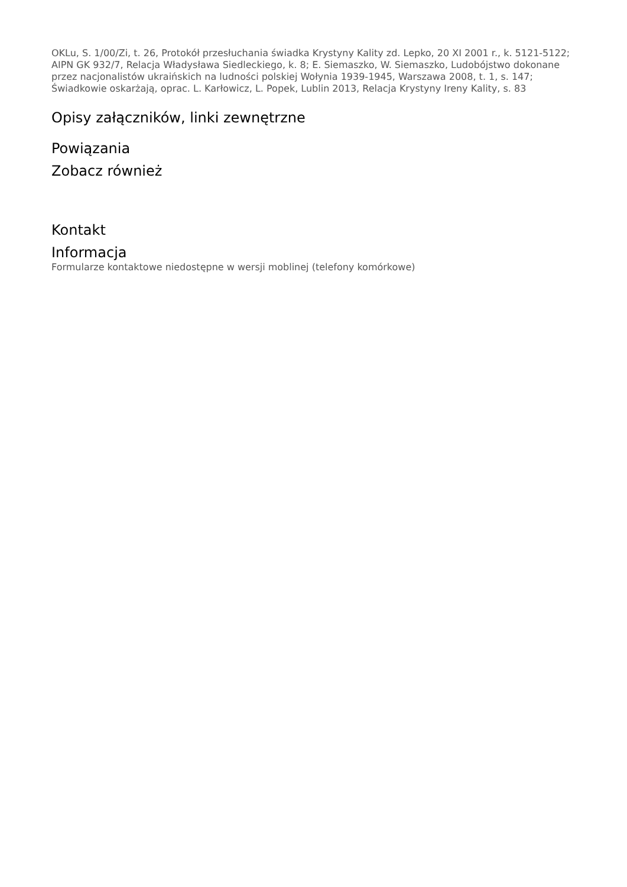OKLu, S. 1/00/Zi, t. 26, Protokół przesłuchania świadka Krystyny Kality zd. Lepko, 20 XI 2001 r., k. 5121-5122; AIPN GK 932/7, Relacja Władysława Siedleckiego, k. 8; E. Siemaszko, W. Siemaszko, Ludobójstwo dokonane przez nacjonalistów ukraińskich na ludności polskiej Wołynia 1939-1945, Warszawa 2008, t. 1, s. 147; Świadkowie oskarżają, oprac. L. Karłowicz, L. Popek, Lublin 2013, Relacja Krystyny Ireny Kality, s. 83
Opisy załączników, linki zewnętrzne
Powiązania
Zobacz również
Kontakt
Informacja
Formularze kontaktowe niedostępne w wersji moblinej (telefony komórkowe)